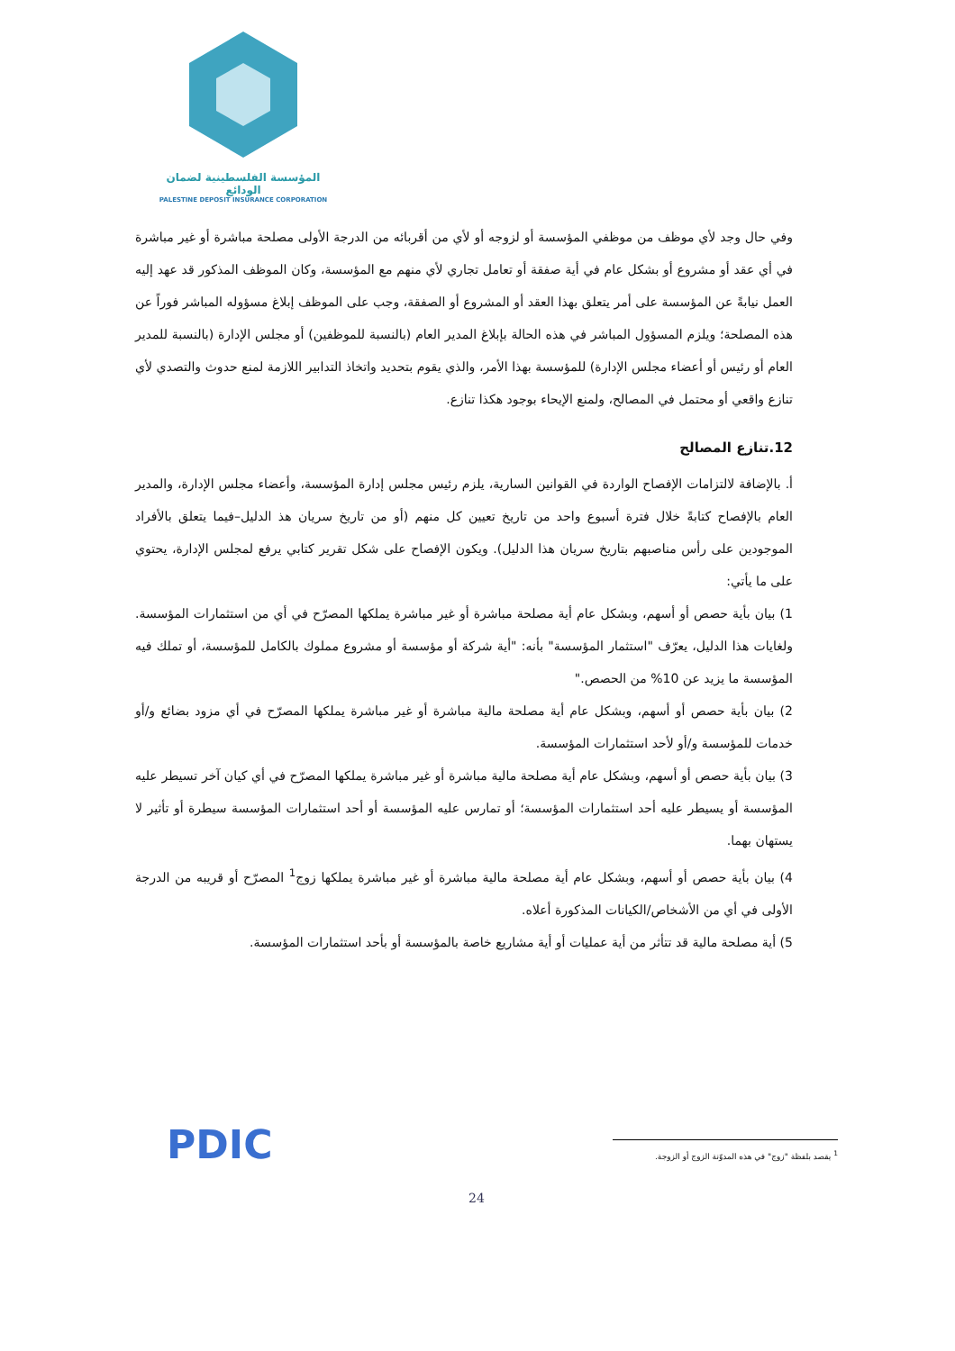المؤسسة الفلسطينية لضمان الودائع
PALESTINE DEPOSIT INSURANCE CORPORATION
وفي حال وجد لأي موظف من موظفي المؤسسة أو لزوجه أو لأي من أقربائه من الدرجة الأولى مصلحة مباشرة أو غير مباشرة في أي عقد أو مشروع أو بشكل عام في أية صفقة أو تعامل تجاري لأي منهم مع المؤسسة، وكان الموظف المذكور قد عهد إليه العمل نيابةً عن المؤسسة على أمر يتعلق بهذا العقد أو المشروع أو الصفقة، وجب على الموظف إبلاغ مسؤوله المباشر فوراً عن هذه المصلحة؛ ويلزم المسؤول المباشر في هذه الحالة بإبلاغ المدير العام (بالنسبة للموظفين) أو مجلس الإدارة (بالنسبة للمدير العام أو رئيس أو أعضاء مجلس الإدارة) للمؤسسة بهذا الأمر، والذي يقوم بتحديد واتخاذ التدابير اللازمة لمنع حدوث والتصدي لأي تنازع واقعي أو محتمل في المصالح، ولمنع الإيحاء بوجود هكذا تنازع.
12.تنازع المصالح
أ. بالإضافة لالتزامات الإفصاح الواردة في القوانين السارية، يلزم رئيس مجلس إدارة المؤسسة، وأعضاء مجلس الإدارة، والمدير العام بالإفصاح كتابةً خلال فترة أسبوع واحد من تاريخ تعيين كل منهم (أو من تاريخ سريان هذ الدليل–فيما يتعلق بالأفراد الموجودين على رأس مناصبهم بتاريخ سريان هذا الدليل). ويكون الإفصاح على شكل تقرير كتابي يرفع لمجلس الإدارة، يحتوي على ما يأتي:
1) بيان بأية حصص أو أسهم، وبشكل عام أية مصلحة مباشرة أو غير مباشرة يملكها المصرّح في أي من استثمارات المؤسسة. ولغايات هذا الدليل، يعرّف "استثمار المؤسسة" بأنه: "أية شركة أو مؤسسة أو مشروع مملوك بالكامل للمؤسسة، أو تملك فيه المؤسسة ما يزيد عن 10% من الحصص."
2) بيان بأية حصص أو أسهم، وبشكل عام أية مصلحة مالية مباشرة أو غير مباشرة يملكها المصرّح في أي مزود بضائع و/أو خدمات للمؤسسة و/أو لأحد استثمارات المؤسسة.
3) بيان بأية حصص أو أسهم، وبشكل عام أية مصلحة مالية مباشرة أو غير مباشرة يملكها المصرّح في أي كيان آخر تسيطر عليه المؤسسة أو يسيطر عليه أحد استثمارات المؤسسة؛ أو تمارس عليه المؤسسة أو أحد استثمارات المؤسسة سيطرة أو تأثير لا يستهان بهما.
4) بيان بأية حصص أو أسهم، وبشكل عام أية مصلحة مالية مباشرة أو غير مباشرة يملكها زوج<sup>1</sup> المصرّح أو قريبه من الدرجة الأولى في أي من الأشخاص/الكيانات المذكورة أعلاه.
5) أية مصلحة مالية قد تتأثر من أية عمليات أو أية مشاريع خاصة بالمؤسسة أو بأحد استثمارات المؤسسة.
<sup>1</sup> يقصد بلفظة "زوج" في هذه المدوّنة الزوج أو الزوجة.
PDIC
24